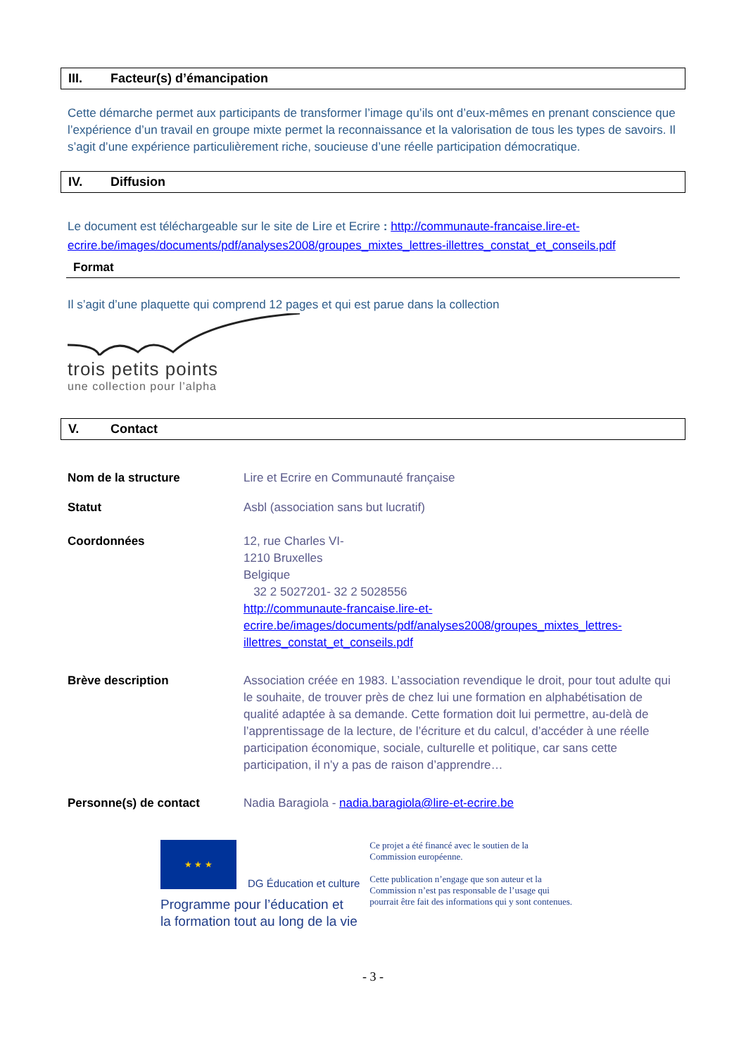III. Facteur(s) d’émancipation
Cette démarche permet aux participants de transformer l’image qu’ils ont d’eux-mêmes en prenant conscience que l’expérience d’un travail en groupe mixte permet la reconnaissance et la valorisation de tous les types de savoirs. Il s’agit d’une expérience particulièrement riche, soucieuse d’une réelle participation démocratique.
IV. Diffusion
Le document est téléchargeable sur le site de Lire et Ecrire : http://communaute-francaise.lire-et-ecrire.be/images/documents/pdf/analyses2008/groupes_mixtes_lettres-illettres_constat_et_conseils.pdf
Format
Il s’agit d’une plaquette qui comprend 12 pages et qui est parue dans la collection
trois petits points
une collection pour l’alpha
V. Contact
Nom de la structure Lire et Ecrire en Communauté française
Statut Asbl (association sans but lucratif)
Coordonnées 12, rue Charles VI-
1210 Bruxelles
Belgique
32 2 5027201- 32 2 5028556
http://communaute-francaise.lire-et-ecrire.be/images/documents/pdf/analyses2008/groupes_mixtes_lettres-illettres_constat_et_conseils.pdf
Brève description Association créée en 1983. L’association revendique le droit, pour tout adulte qui le souhaite, de trouver près de chez lui une formation en alphabétisation de qualité adaptée à sa demande. Cette formation doit lui permettre, au-delà de l’apprentissage de la lecture, de l’écriture et du calcul, d’accéder à une réelle participation économique, sociale, culturelle et politique, car sans cette participation, il n’y a pas de raison d’apprendre…
Personne(s) de contact Nadia Baragiola - nadia.baragiola@lire-et-ecrire.be
★ ★ ★
DG Éducation et culture
Programme pour l’éducation et
la formation tout au long de la vie
Ce projet a été financé avec le soutien de la Commission européenne.
Cette publication n’engage que son auteur et la Commission n’est pas responsable de l’usage qui pourrait être fait des informations qui y sont contenues.
- 3 -